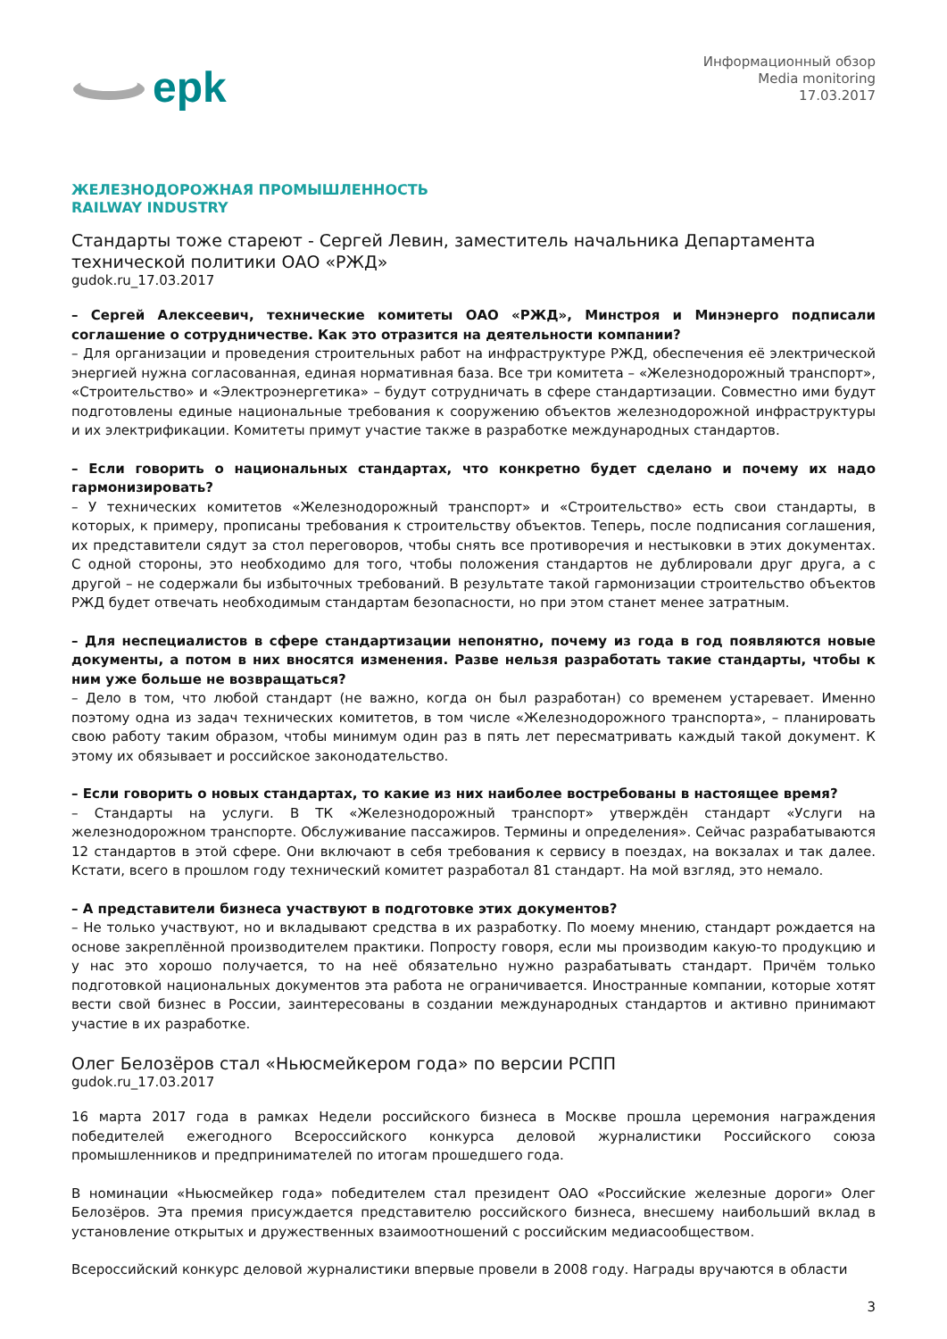epk
Информационный обзор
Media monitoring
17.03.2017
ЖЕЛЕЗНОДОРОЖНАЯ ПРОМЫШЛЕННОСТЬ
RAILWAY INDUSTRY
Стандарты тоже стареют - Сергей Левин, заместитель начальника Департамента технической политики ОАО «РЖД»
gudok.ru_17.03.2017
– Сергей Алексеевич, технические комитеты ОАО «РЖД», Минстроя и Минэнерго подписали соглашение о сотрудничестве. Как это отразится на деятельности компании?
– Для организации и проведения строительных работ на инфраструктуре РЖД, обеспечения её электрической энергией нужна согласованная, единая нормативная база. Все три комитета – «Железнодорожный транспорт», «Строительство» и «Электроэнергетика» – будут сотрудничать в сфере стандартизации. Совместно ими будут подготовлены единые национальные требования к сооружению объектов железнодорожной инфраструктуры и их электрификации. Комитеты примут участие также в разработке международных стандартов.
– Если говорить о национальных стандартах, что конкретно будет сделано и почему их надо гармонизировать?
– У технических комитетов «Железнодорожный транспорт» и «Строительство» есть свои стандарты, в которых, к примеру, прописаны требования к строительству объектов. Теперь, после подписания соглашения, их представители сядут за стол переговоров, чтобы снять все противоречия и нестыковки в этих документах. С одной стороны, это необходимо для того, чтобы положения стандартов не дублировали друг друга, а с другой – не содержали бы избыточных требований. В результате такой гармонизации строительство объектов РЖД будет отвечать необходимым стандартам безопасности, но при этом станет менее затратным.
– Для неспециалистов в сфере стандартизации непонятно, почему из года в год появляются новые документы, а потом в них вносятся изменения. Разве нельзя разработать такие стандарты, чтобы к ним уже больше не возвращаться?
– Дело в том, что любой стандарт (не важно, когда он был разработан) со временем устаревает. Именно поэтому одна из задач технических комитетов, в том числе «Железнодорожного транспорта», – планировать свою работу таким образом, чтобы минимум один раз в пять лет пересматривать каждый такой документ. К этому их обязывает и российское законодательство.
– Если говорить о новых стандартах, то какие из них наиболее востребованы в настоящее время?
– Стандарты на услуги. В ТК «Железнодорожный транспорт» утверждён стандарт «Услуги на железнодорожном транспорте. Обслуживание пассажиров. Термины и определения». Сейчас разрабатываются 12 стандартов в этой сфере. Они включают в себя требования к сервису в поездах, на вокзалах и так далее. Кстати, всего в прошлом году технический комитет разработал 81 стандарт. На мой взгляд, это немало.
– А представители бизнеса участвуют в подготовке этих документов?
– Не только участвуют, но и вкладывают средства в их разработку. По моему мнению, стандарт рождается на основе закреплённой производителем практики. Попросту говоря, если мы производим какую-то продукцию и у нас это хорошо получается, то на неё обязательно нужно разрабатывать стандарт. Причём только подготовкой национальных документов эта работа не ограничивается. Иностранные компании, которые хотят вести свой бизнес в России, заинтересованы в создании международных стандартов и активно принимают участие в их разработке.
Олег Белозёров стал «Ньюсмейкером года» по версии РСПП
gudok.ru_17.03.2017
16 марта 2017 года в рамках Недели российского бизнеса в Москве прошла церемония награждения победителей ежегодного Всероссийского конкурса деловой журналистики Российского союза промышленников и предпринимателей по итогам прошедшего года.
В номинации «Ньюсмейкер года» победителем стал президент ОАО «Российские железные дороги» Олег Белозёров. Эта премия присуждается представителю российского бизнеса, внесшему наибольший вклад в установление открытых и дружественных взаимоотношений с российским медиасообществом.
Всероссийский конкурс деловой журналистики впервые провели в 2008 году. Награды вручаются в области
3